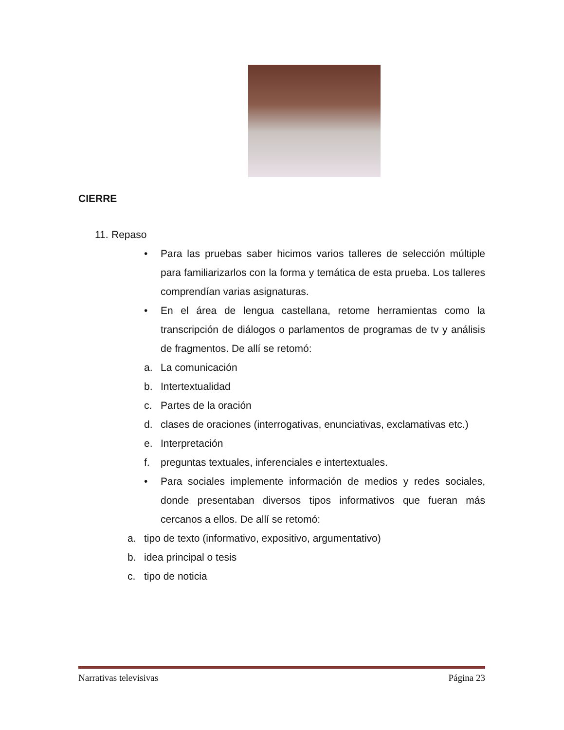CIERRE
11. Repaso
• Para las pruebas saber hicimos varios talleres de selección múltiple para familiarizarlos con la forma y temática de esta prueba. Los talleres comprendían varias asignaturas.
• En el área de lengua castellana, retome herramientas como la transcripción de diálogos o parlamentos de programas de tv y análisis de fragmentos. De allí se retomó:
a. La comunicación
b. Intertextualidad
c. Partes de la oración
d. clases de oraciones (interrogativas, enunciativas, exclamativas etc.)
e. Interpretación
f. preguntas textuales, inferenciales e intertextuales.
• Para sociales implemente información de medios y redes sociales, donde presentaban diversos tipos informativos que fueran más cercanos a ellos. De allí se retomó:
a. tipo de texto (informativo, expositivo, argumentativo)
b. idea principal o tesis
c. tipo de noticia
Narrativas televisivas Página 23